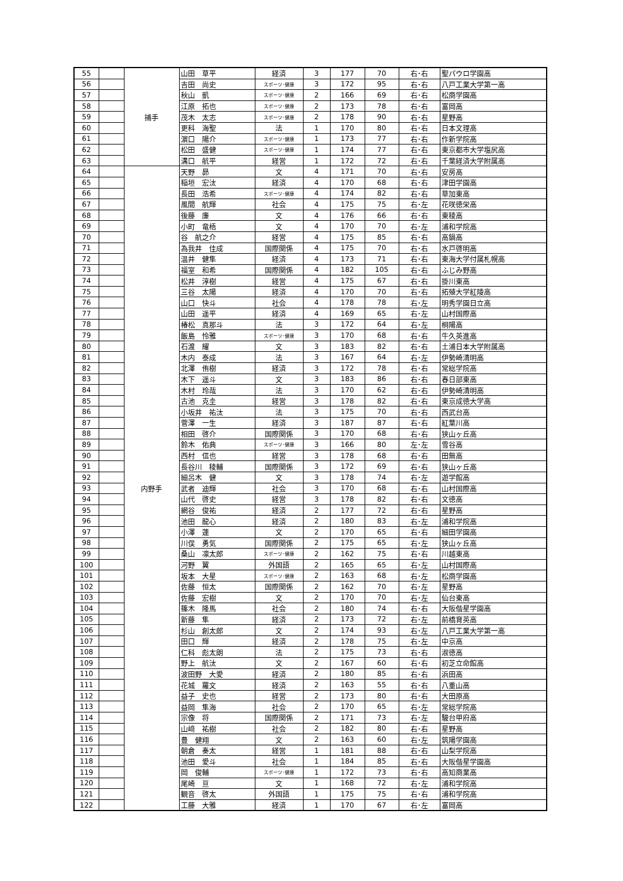| 55 | | 捕手 | 山田 草平 | 経済 | 3 | 177 | 70 | 右･右 | 聖パウロ学園高 |
| 56 | | | 吉田 尚史 | スポーツ･健康 | 3 | 172 | 95 | 右･右 | 八戸工業大学第一高 |
| 57 | | | 秋山 凱 | スポーツ･健康 | 2 | 166 | 69 | 右･右 | 松商学園高 |
| 58 | | | 江原 拓也 | スポーツ･健康 | 2 | 173 | 78 | 右･右 | 富岡高 |
| 59 | | | 茂木 太志 | スポーツ･健康 | 2 | 178 | 90 | 右･右 | 星野高 |
| 60 | | | 更科 海聖 | 法 | 1 | 170 | 80 | 右･右 | 日本文理高 |
| 61 | | | 濵口 陽介 | スポーツ･健康 | 1 | 173 | 77 | 右･右 | 作新学院高 |
| 62 | | | 松田 盛健 | スポーツ･健康 | 1 | 174 | 77 | 右･右 | 東京都市大学塩尻高 |
| 63 | | | 溝口 航平 | 経営 | 1 | 172 | 72 | 右･右 | 千葉経済大学附属高 |
| 64 | | 内野手 | 天野 昴 | 文 | 4 | 171 | 70 | 右･右 | 安房高 |
| 65 | | | 稲垣 宏汰 | 経済 | 4 | 170 | 68 | 右･右 | 津田学園高 |
| 66 | | | 長田 浩希 | スポーツ･健康 | 4 | 174 | 82 | 右･右 | 草加東高 |
| 67 | | | 風間 航輝 | 社会 | 4 | 175 | 75 | 右･左 | 花咲徳栄高 |
| 68 | | | 後藤 廉 | 文 | 4 | 176 | 66 | 右･右 | 東稜高 |
| 69 | | | 小町 竜梧 | 文 | 4 | 170 | 70 | 右･左 | 浦和学院高 |
| 70 | | | 谷 航之介 | 経営 | 4 | 175 | 85 | 右･右 | 高鍋高 |
| 71 | | | 為我井 佳成 | 国際関係 | 4 | 175 | 70 | 右･右 | 水戸啓明高 |
| 72 | | | 温井 健隼 | 経済 | 4 | 173 | 71 | 右･右 | 東海大学付属札幌高 |
| 73 | | | 福室 和希 | 国際関係 | 4 | 182 | 105 | 右･右 | ふじみ野高 |
| 74 | | | 松井 淳樹 | 経営 | 4 | 175 | 67 | 右･右 | 掛川東高 |
| 75 | | | 三谷 太陽 | 経済 | 4 | 170 | 70 | 右･右 | 拓殖大学紅陵高 |
| 76 | | | 山口 快斗 | 社会 | 4 | 178 | 78 | 右･左 | 明秀学園日立高 |
| 77 | | | 山田 遥平 | 経済 | 4 | 169 | 65 | 右･左 | 山村国際高 |
| 78 | | | 椿松 真那斗 | 法 | 3 | 172 | 64 | 右･左 | 桐陽高 |
| 79 | | | 飯島 怜雅 | スポーツ･健康 | 3 | 170 | 68 | 右･右 | 牛久英進高 |
| 80 | | | 石渡 耀 | 文 | 3 | 183 | 82 | 右･右 | 土浦日本大学附属高 |
| 81 | | | 木内 泰成 | 法 | 3 | 167 | 64 | 右･左 | 伊勢崎清明高 |
| 82 | | | 北澤 侑樹 | 経済 | 3 | 172 | 78 | 右･右 | 常総学院高 |
| 83 | | | 木下 遥斗 | 文 | 3 | 183 | 86 | 右･右 | 春日部東高 |
| 84 | | | 木村 玲哉 | 法 | 3 | 170 | 62 | 右･右 | 伊勢崎清明高 |
| 85 | | | 古池 克圭 | 経営 | 3 | 178 | 82 | 右･右 | 東京成徳大学高 |
| 86 | | | 小坂井 祐汰 | 法 | 3 | 175 | 70 | 右･右 | 西武台高 |
| 87 | | | 菅澤 一生 | 経済 | 3 | 187 | 87 | 右･右 | 紅葉川高 |
| 88 | | | 相田 啓介 | 国際関係 | 3 | 170 | 68 | 右･右 | 狭山ヶ丘高 |
| 89 | | | 鈴木 佑典 | スポーツ･健康 | 3 | 166 | 80 | 左･左 | 雪谷高 |
| 90 | | | 西村 信也 | 経営 | 3 | 178 | 68 | 右･右 | 田無高 |
| 91 | | | 長谷川 稜輔 | 国際関係 | 3 | 172 | 69 | 右･右 | 狭山ヶ丘高 |
| 92 | | | 細呂木 健 | 文 | 3 | 178 | 74 | 右･左 | 遊学館高 |
| 93 | | | 武者 迪輝 | 社会 | 3 | 170 | 68 | 右･右 | 山村国際高 |
| 94 | | | 山代 啓史 | 経営 | 3 | 178 | 82 | 右･右 | 文徳高 |
| 95 | | | 網谷 俊祐 | 経済 | 2 | 177 | 72 | 右･右 | 星野高 |
| 96 | | | 池田 龍心 | 経済 | 2 | 180 | 83 | 右･左 | 浦和学院高 |
| 97 | | | 小澤 蓮 | 文 | 2 | 170 | 65 | 右･右 | 細田学園高 |
| 98 | | | 川俣 勇気 | 国際関係 | 2 | 175 | 65 | 右･左 | 狭山ヶ丘高 |
| 99 | | | 桑山 凛太郎 | スポーツ･健康 | 2 | 162 | 75 | 右･右 | 川越東高 |
| 100 | | | 河野 翼 | 外国語 | 2 | 165 | 65 | 右･左 | 山村国際高 |
| 101 | | | 坂本 大星 | スポーツ･健康 | 2 | 163 | 68 | 右･左 | 松商学園高 |
| 102 | | | 佐藤 恒太 | 国際関係 | 2 | 162 | 70 | 右･左 | 星野高 |
| 103 | | | 佐藤 宏樹 | 文 | 2 | 170 | 70 | 右･左 | 仙台東高 |
| 104 | | | 篠木 隆馬 | 社会 | 2 | 180 | 74 | 右･右 | 大阪偕星学園高 |
| 105 | | | 新藤 隼 | 経済 | 2 | 173 | 72 | 右･左 | 前橋育英高 |
| 106 | | | 杉山 創太郎 | 文 | 2 | 174 | 93 | 右･左 | 八戸工業大学第一高 |
| 107 | | | 田口 輝 | 経済 | 2 | 178 | 75 | 右･左 | 中京高 |
| 108 | | | 仁科 彪太朗 | 法 | 2 | 175 | 73 | 右･右 | 淑徳高 |
| 109 | | | 野上 航汰 | 文 | 2 | 167 | 60 | 右･右 | 初芝立命館高 |
| 110 | | | 波田野 大愛 | 経済 | 2 | 180 | 85 | 右･右 | 浜田高 |
| 111 | | | 花城 羅文 | 経済 | 2 | 163 | 55 | 右･右 | 八重山高 |
| 112 | | | 益子 史也 | 経営 | 2 | 173 | 80 | 右･右 | 大田原高 |
| 113 | | | 益岡 隼海 | 社会 | 2 | 170 | 65 | 右･左 | 常総学院高 |
| 114 | | | 宗像 将 | 国際関係 | 2 | 171 | 73 | 右･左 | 駿台甲府高 |
| 115 | | | 山﨑 祐樹 | 社会 | 2 | 182 | 80 | 右･右 | 星野高 |
| 116 | | | 豊 健翔 | 文 | 2 | 163 | 60 | 右･左 | 筑陽学園高 |
| 117 | | | 朝倉 奏太 | 経営 | 1 | 181 | 88 | 右･右 | 山梨学院高 |
| 118 | | | 池田 愛斗 | 社会 | 1 | 184 | 85 | 右･右 | 大阪偕星学園高 |
| 119 | | | 岡 俊輔 | スポーツ･健康 | 1 | 172 | 73 | 右･右 | 高知商業高 |
| 120 | | | 尾崎 亘 | 文 | 1 | 168 | 72 | 右･左 | 浦和学院高 |
| 121 | | | 観音 啓太 | 外国語 | 1 | 175 | 75 | 右･右 | 浦和学院高 |
| 122 | | | 工藤 大雅 | 経済 | 1 | 170 | 67 | 右･左 | 富岡高 |